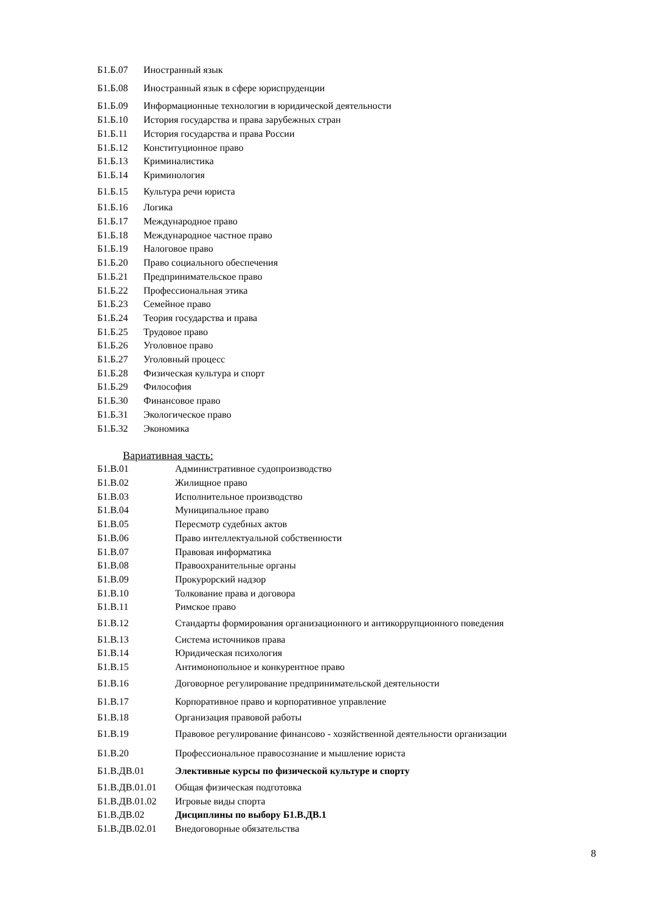| Б1.Б.07 | Иностранный язык |
| Б1.Б.08 | Иностранный язык в сфере юриспруденции |
| Б1.Б.09 | Информационные технологии в юридической деятельности |
| Б1.Б.10 | История государства и права зарубежных стран |
| Б1.Б.11 | История государства и права России |
| Б1.Б.12 | Конституционное право |
| Б1.Б.13 | Криминалистика |
| Б1.Б.14 | Криминология |
| Б1.Б.15 | Культура речи юриста |
| Б1.Б.16 | Логика |
| Б1.Б.17 | Международное право |
| Б1.Б.18 | Международное частное право |
| Б1.Б.19 | Налоговое право |
| Б1.Б.20 | Право социального обеспечения |
| Б1.Б.21 | Предпринимательское право |
| Б1.Б.22 | Профессиональная этика |
| Б1.Б.23 | Семейное право |
| Б1.Б.24 | Теория государства и права |
| Б1.Б.25 | Трудовое право |
| Б1.Б.26 | Уголовное право |
| Б1.Б.27 | Уголовный процесс |
| Б1.Б.28 | Физическая культура и спорт |
| Б1.Б.29 | Философия |
| Б1.Б.30 | Финансовое право |
| Б1.Б.31 | Экологическое право |
| Б1.Б.32 | Экономика |
Вариативная часть:
| Б1.В.01 | Административное судопроизводство |
| Б1.В.02 | Жилищное право |
| Б1.В.03 | Исполнительное производство |
| Б1.В.04 | Муниципальное право |
| Б1.В.05 | Пересмотр судебных актов |
| Б1.В.06 | Право интеллектуальной собственности |
| Б1.В.07 | Правовая информатика |
| Б1.В.08 | Правоохранительные органы |
| Б1.В.09 | Прокурорский надзор |
| Б1.В.10 | Толкование права и договора |
| Б1.В.11 | Римское право |
| Б1.В.12 | Стандарты формирования организационного и антикоррупционного поведения |
| Б1.В.13 | Система источников права |
| Б1.В.14 | Юридическая психология |
| Б1.В.15 | Антимонопольное и конкурентное право |
| Б1.В.16 | Договорное регулирование предпринимательской деятельности |
| Б1.В.17 | Корпоративное право и корпоративное управление |
| Б1.В.18 | Организация правовой работы |
| Б1.В.19 | Правовое регулирование финансово - хозяйственной деятельности организации |
| Б1.В.20 | Профессиональное правосознание и мышление юриста |
| Б1.В.ДВ.01 | Элективные курсы по физической культуре и спорту |
| Б1.В.ДВ.01.01 | Общая физическая подготовка |
| Б1.В.ДВ.01.02 | Игровые виды спорта |
| Б1.В.ДВ.02 | Дисциплины по выбору Б1.В.ДВ.1 |
| Б1.В.ДВ.02.01 | Внедоговорные обязательства |
8